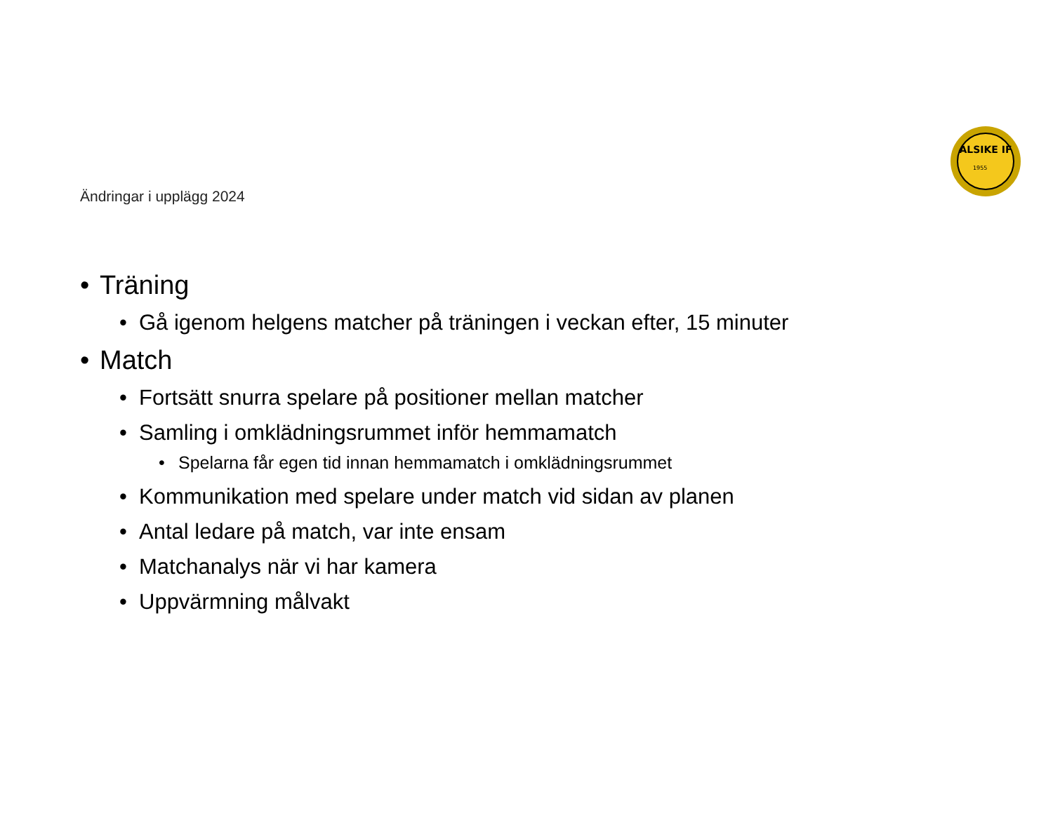ALSIKE IF
1955
Ändringar i upplägg 2024
• Träning
• Gå igenom helgens matcher på träningen i veckan efter, 15 minuter
• Match
• Fortsätt snurra spelare på positioner mellan matcher
• Samling i omklädningsrummet inför hemmamatch
• Spelarna får egen tid innan hemmamatch i omklädningsrummet
• Kommunikation med spelare under match vid sidan av planen
• Antal ledare på match, var inte ensam
• Matchanalys när vi har kamera
• Uppvärmning målvakt